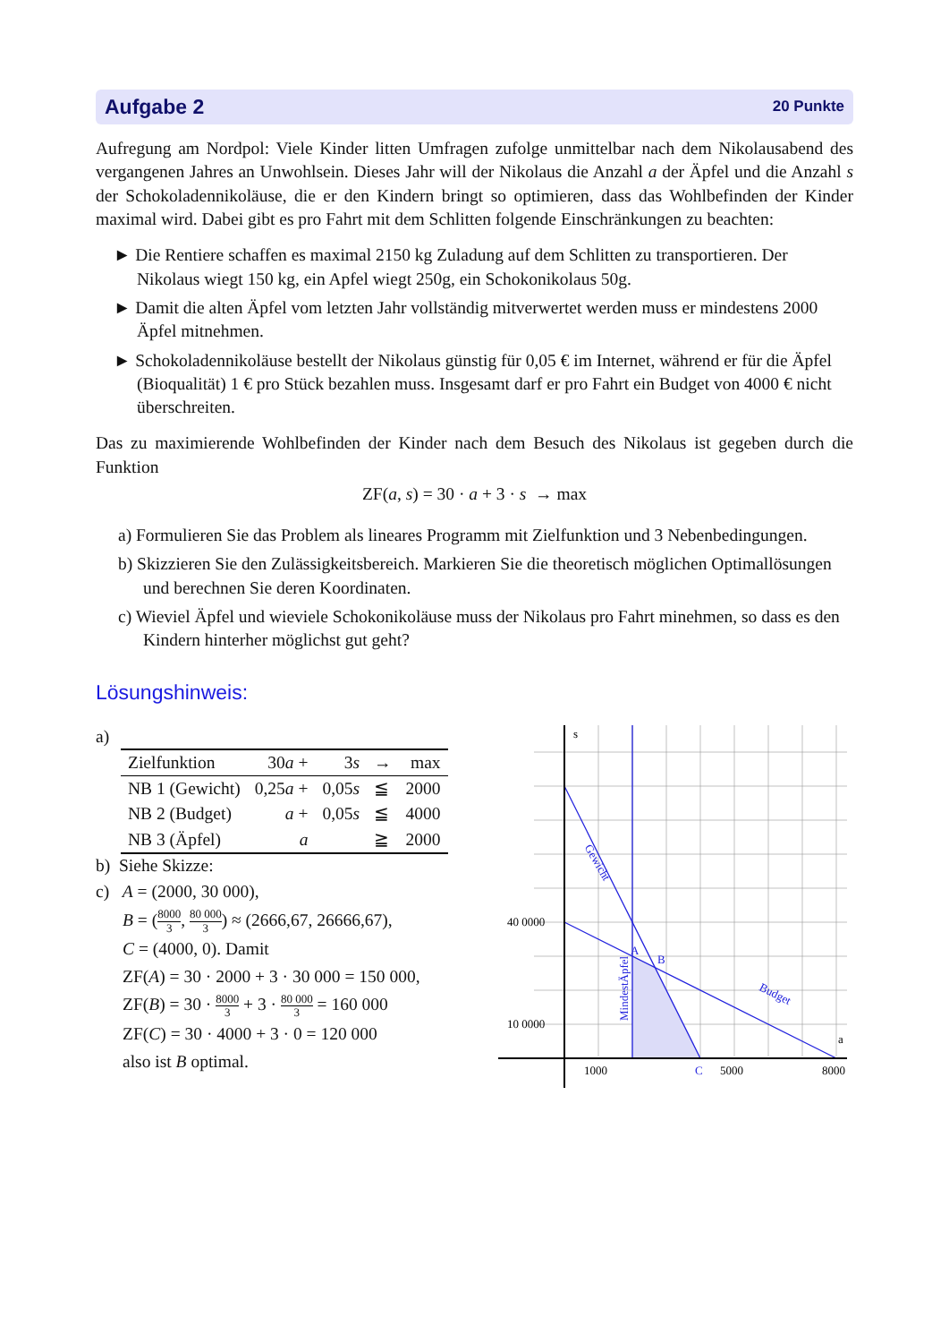Aufgabe 2 20 Punkte
Aufregung am Nordpol: Viele Kinder litten Umfragen zufolge unmittelbar nach dem Nikolausabend des vergangenen Jahres an Unwohlsein. Dieses Jahr will der Nikolaus die Anzahl a der Äpfel und die Anzahl s der Schokoladennikoläuse, die er den Kindern bringt so optimieren, dass das Wohlbefinden der Kinder maximal wird. Dabei gibt es pro Fahrt mit dem Schlitten folgende Einschränkungen zu beachten:
► Die Rentiere schaffen es maximal 2150 kg Zuladung auf dem Schlitten zu transportieren. Der Nikolaus wiegt 150 kg, ein Apfel wiegt 250g, ein Schokonikolaus 50g.
► Damit die alten Äpfel vom letzten Jahr vollständig mitverwertet werden muss er mindestens 2000 Äpfel mitnehmen.
► Schokoladennikoläuse bestellt der Nikolaus günstig für 0,05 € im Internet, während er für die Äpfel (Bioqualität) 1 € pro Stück bezahlen muss. Insgesamt darf er pro Fahrt ein Budget von 4000 € nicht überschreiten.
Das zu maximierende Wohlbefinden der Kinder nach dem Besuch des Nikolaus ist gegeben durch die Funktion
ZF(a, s) = 30 · a + 3 · s → max
a) Formulieren Sie das Problem als lineares Programm mit Zielfunktion und 3 Nebenbedingungen.
b) Skizzieren Sie den Zulässigkeitsbereich. Markieren Sie die theoretisch möglichen Optimallösungen und berechnen Sie deren Koordinaten.
c) Wieviel Äpfel und wieviele Schokonikoläuse muss der Nikolaus pro Fahrt minehmen, so dass es den Kindern hinterher möglichst gut geht?
Lösungshinweis:
a)
| Zielfunktion | 30 a + | 3 s | → | max |
| NB 1 (Gewicht) | 0,25 a + | 0,05 s | ≦ | 2000 |
| NB 2 (Budget) | a + | 0,05 s | ≦ | 4000 |
| NB 3 (Äpfel) | a | | ≧ | 2000 |
b) Siehe Skizze:
c) A = (2000, 30 000),
B = (8000 3, 80 000 3) ≈ (2666,67, 26666,67),
C = (4000, 0). Damit
ZF(A) = 30 · 2000 + 3 · 30 000 = 150 000,
ZF(B) = 30 · 8000 3 + 3 · 80 000 3 = 160 000
ZF(C) = 30 · 4000 + 3 · 0 = 120 000
also ist B optimal.
s
a
40 0000
10 0000
1000
5000
8000
A
B
C
Gewicht
Budget
MindestÄpfel